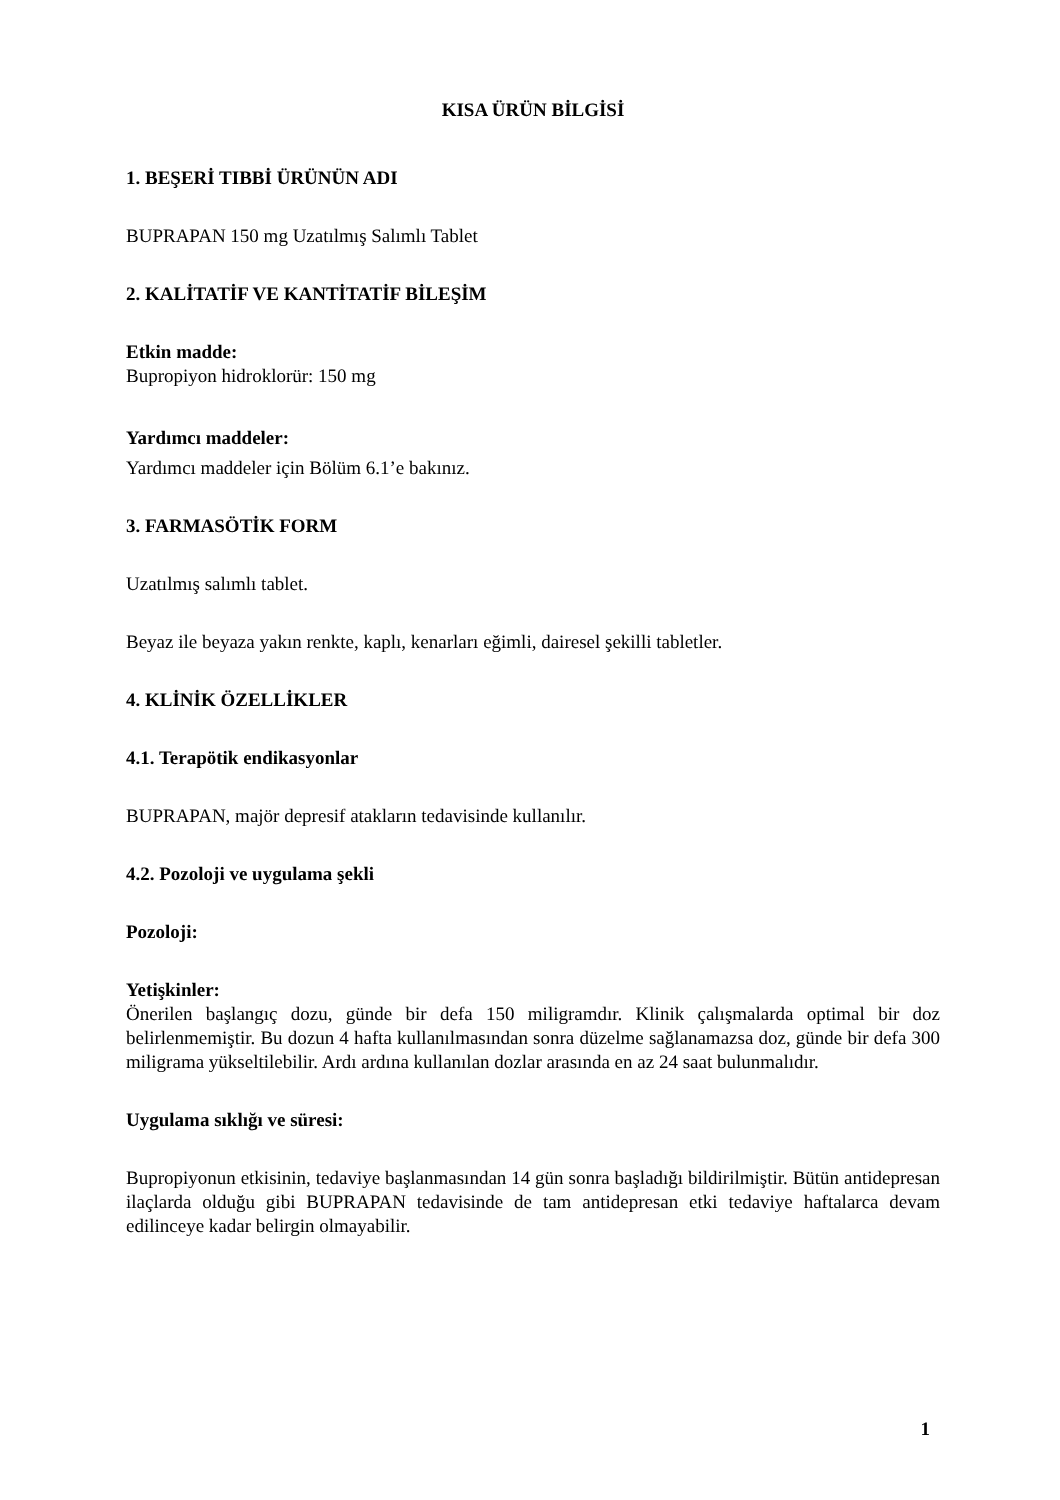KISA ÜRÜN BİLGİSİ
1. BEŞERİ TIBBİ ÜRÜNÜN ADI
BUPRAPAN 150 mg Uzatılmış Salımlı Tablet
2. KALİTATİF VE KANTİTATİF BİLEŞİM
Etkin madde:
Bupropiyon hidroklorür: 150 mg
Yardımcı maddeler:
Yardımcı maddeler için Bölüm 6.1’e bakınız.
3. FARMASÖTİK FORM
Uzatılmış salımlı tablet.
Beyaz ile beyaza yakın renkte, kaplı, kenarları eğimli, dairesel şekilli tabletler.
4. KLİNİK ÖZELLİKLER
4.1. Terapötik endikasyonlar
BUPRAPAN, majör depresif atakların tedavisinde kullanılır.
4.2. Pozoloji ve uygulama şekli
Pozoloji:
Yetişkinler:
Önerilen başlangıç dozu, günde bir defa 150 miligramdır. Klinik çalışmalarda optimal bir doz belirlenmemiştir. Bu dozun 4 hafta kullanılmasından sonra düzelme sağlanamazsa doz, günde bir defa 300 miligrama yükseltilebilir. Ardı ardına kullanılan dozlar arasında en az 24 saat bulunmalıdır.
Uygulama sıklığı ve süresi:
Bupropiyonun etkisinin, tedaviye başlanmasından 14 gün sonra başladığı bildirilmiştir. Bütün antidepresan ilaçlarda olduğu gibi BUPRAPAN tedavisinde de tam antidepresan etki tedaviye haftalarca devam edilinceye kadar belirgin olmayabilir.
1